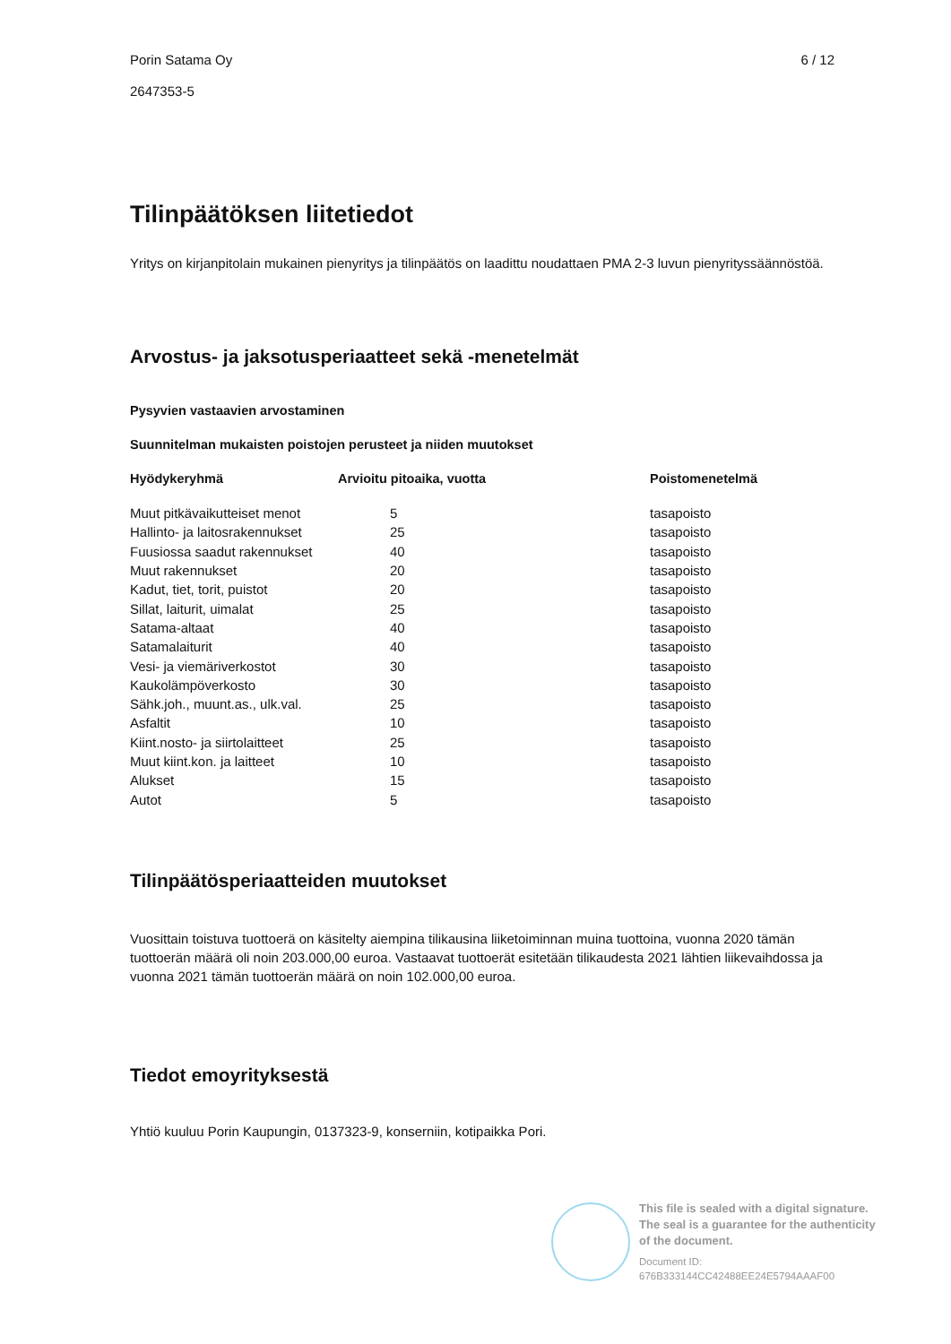Porin Satama Oy 6 / 12
2647353-5
Tilinpäätöksen liitetiedot
Yritys on kirjanpitolain mukainen pienyritys ja tilinpäätös on laadittu noudattaen PMA 2-3 luvun pienyrityssäännöstöä.
Arvostus- ja jaksotusperiaatteet sekä -menetelmät
Pysyvien vastaavien arvostaminen
Suunnitelman mukaisten poistojen perusteet ja niiden muutokset
| Hyödykeryhmä | Arvioitu pitoaika, vuotta | Poistomenetelmä |
| --- | --- | --- |
| Muut pitkävaikutteiset menot | 5 | tasapoisto |
| Hallinto- ja laitosrakennukset | 25 | tasapoisto |
| Fuusiossa saadut rakennukset | 40 | tasapoisto |
| Muut rakennukset | 20 | tasapoisto |
| Kadut, tiet, torit, puistot | 20 | tasapoisto |
| Sillat, laiturit, uimalat | 25 | tasapoisto |
| Satama-altaat | 40 | tasapoisto |
| Satamalaiturit | 40 | tasapoisto |
| Vesi- ja viemäriverkostot | 30 | tasapoisto |
| Kaukolämpöverkosto | 30 | tasapoisto |
| Sähk.joh., muunt.as., ulk.val. | 25 | tasapoisto |
| Asfaltit | 10 | tasapoisto |
| Kiint.nosto- ja siirtolaitteet | 25 | tasapoisto |
| Muut kiint.kon. ja laitteet | 10 | tasapoisto |
| Alukset | 15 | tasapoisto |
| Autot | 5 | tasapoisto |
Tilinpäätösperiaatteiden muutokset
Vuosittain toistuva tuottoerä on käsitelty aiempina tilikausina liiketoiminnan muina tuottoina, vuonna 2020 tämän tuottoerän määrä oli noin 203.000,00 euroa. Vastaavat tuottoerät esitetään tilikaudesta 2021 lähtien liikevaihdossa ja vuonna 2021 tämän tuottoerän määrä on noin 102.000,00 euroa.
Tiedot emoyrityksestä
Yhtiö kuuluu Porin Kaupungin, 0137323-9, konserniin, kotipaikka Pori.
This file is sealed with a digital signature.
The seal is a guarantee for the authenticity
of the document.
Document ID:
676B333144CC42488EE24E5794AAAF00